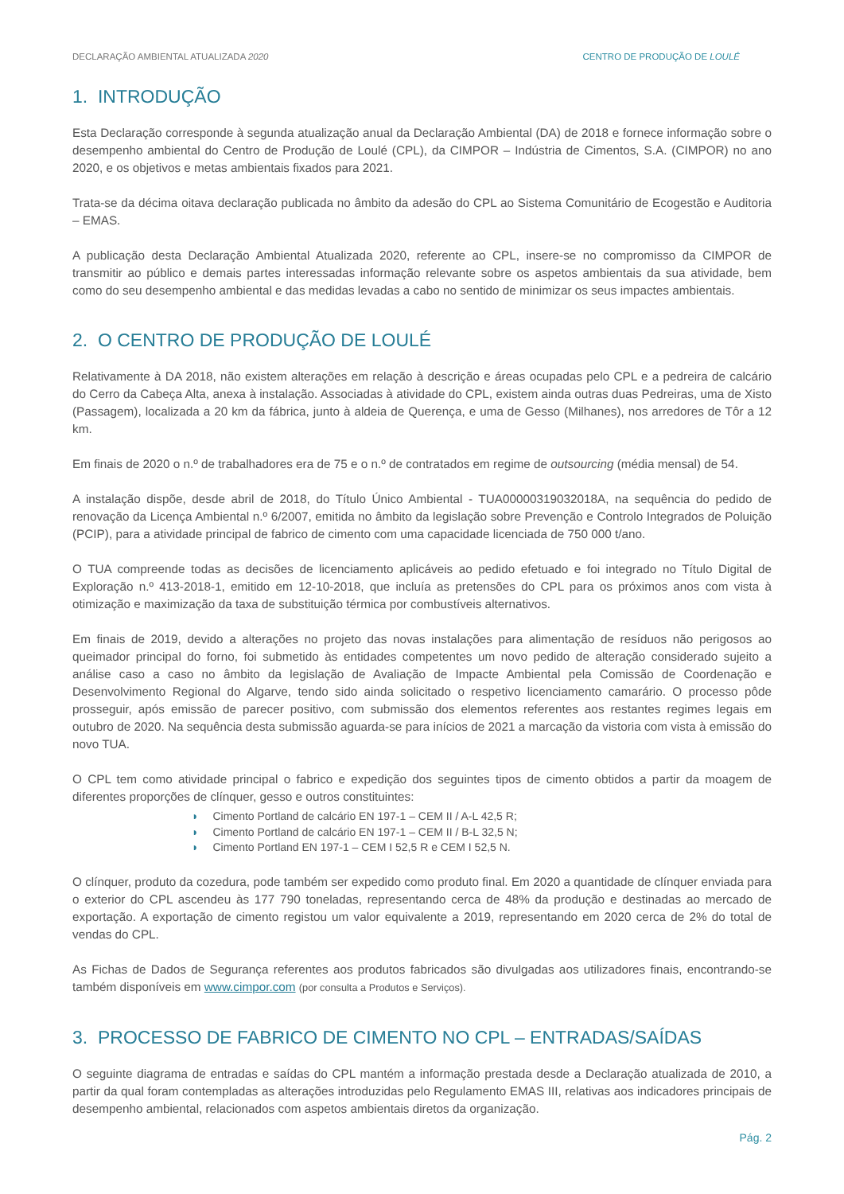DECLARAÇÃO AMBIENTAL ATUALIZADA 2020
CENTRO DE PRODUÇÃO DE LOULÉ
1. INTRODUÇÃO
Esta Declaração corresponde à segunda atualização anual da Declaração Ambiental (DA) de 2018 e fornece informação sobre o desempenho ambiental do Centro de Produção de Loulé (CPL), da CIMPOR – Indústria de Cimentos, S.A. (CIMPOR) no ano 2020, e os objetivos e metas ambientais fixados para 2021.
Trata-se da décima oitava declaração publicada no âmbito da adesão do CPL ao Sistema Comunitário de Ecogestão e Auditoria – EMAS.
A publicação desta Declaração Ambiental Atualizada 2020, referente ao CPL, insere-se no compromisso da CIMPOR de transmitir ao público e demais partes interessadas informação relevante sobre os aspetos ambientais da sua atividade, bem como do seu desempenho ambiental e das medidas levadas a cabo no sentido de minimizar os seus impactes ambientais.
2. O CENTRO DE PRODUÇÃO DE LOULÉ
Relativamente à DA 2018, não existem alterações em relação à descrição e áreas ocupadas pelo CPL e a pedreira de calcário do Cerro da Cabeça Alta, anexa à instalação. Associadas à atividade do CPL, existem ainda outras duas Pedreiras, uma de Xisto (Passagem), localizada a 20 km da fábrica, junto à aldeia de Querença, e uma de Gesso (Milhanes), nos arredores de Tôr a 12 km.
Em finais de 2020 o n.º de trabalhadores era de 75 e o n.º de contratados em regime de outsourcing (média mensal) de 54.
A instalação dispõe, desde abril de 2018, do Título Único Ambiental - TUA00000319032018A, na sequência do pedido de renovação da Licença Ambiental n.º 6/2007, emitida no âmbito da legislação sobre Prevenção e Controlo Integrados de Poluição (PCIP), para a atividade principal de fabrico de cimento com uma capacidade licenciada de 750 000 t/ano.
O TUA compreende todas as decisões de licenciamento aplicáveis ao pedido efetuado e foi integrado no Título Digital de Exploração n.º 413-2018-1, emitido em 12-10-2018, que incluía as pretensões do CPL para os próximos anos com vista à otimização e maximização da taxa de substituição térmica por combustíveis alternativos.
Em finais de 2019, devido a alterações no projeto das novas instalações para alimentação de resíduos não perigosos ao queimador principal do forno, foi submetido às entidades competentes um novo pedido de alteração considerado sujeito a análise caso a caso no âmbito da legislação de Avaliação de Impacte Ambiental pela Comissão de Coordenação e Desenvolvimento Regional do Algarve, tendo sido ainda solicitado o respetivo licenciamento camarário. O processo pôde prosseguir, após emissão de parecer positivo, com submissão dos elementos referentes aos restantes regimes legais em outubro de 2020. Na sequência desta submissão aguarda-se para inícios de 2021 a marcação da vistoria com vista à emissão do novo TUA.
O CPL tem como atividade principal o fabrico e expedição dos seguintes tipos de cimento obtidos a partir da moagem de diferentes proporções de clínquer, gesso e outros constituintes:
◗ Cimento Portland de calcário EN 197-1 – CEM II / A-L 42,5 R;
◗ Cimento Portland de calcário EN 197-1 – CEM II / B-L 32,5 N;
◗ Cimento Portland EN 197-1 – CEM I 52,5 R e CEM I 52,5 N.
O clínquer, produto da cozedura, pode também ser expedido como produto final. Em 2020 a quantidade de clínquer enviada para o exterior do CPL ascendeu às 177 790 toneladas, representando cerca de 48% da produção e destinadas ao mercado de exportação. A exportação de cimento registou um valor equivalente a 2019, representando em 2020 cerca de 2% do total de vendas do CPL.
As Fichas de Dados de Segurança referentes aos produtos fabricados são divulgadas aos utilizadores finais, encontrando-se também disponíveis em www.cimpor.com (por consulta a Produtos e Serviços).
3. PROCESSO DE FABRICO DE CIMENTO NO CPL – ENTRADAS/SAÍDAS
O seguinte diagrama de entradas e saídas do CPL mantém a informação prestada desde a Declaração atualizada de 2010, a partir da qual foram contempladas as alterações introduzidas pelo Regulamento EMAS III, relativas aos indicadores principais de desempenho ambiental, relacionados com aspetos ambientais diretos da organização.
Pág. 2